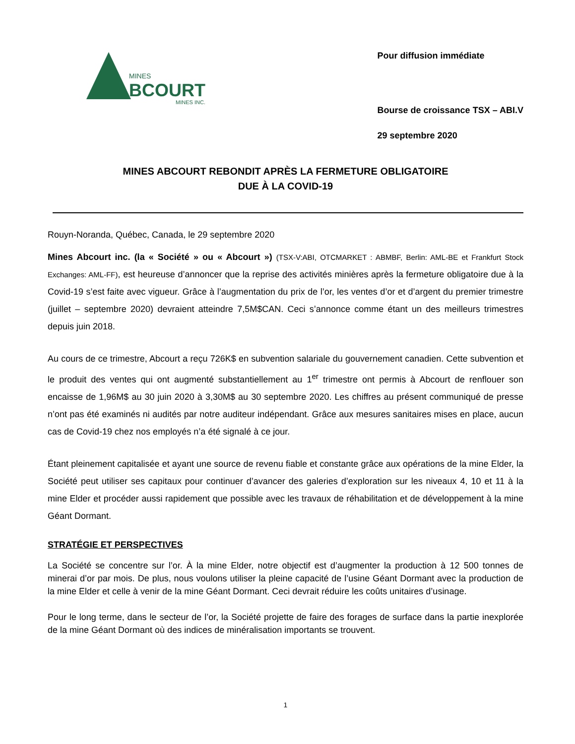MINES
BCOURT
MINES INC.
Pour diffusion immédiate
Bourse de croissance TSX – ABI.V
29 septembre 2020
MINES ABCOURT REBONDIT APRÈS LA FERMETURE OBLIGATOIRE
DUE À LA COVID-19
Rouyn-Noranda, Québec, Canada, le 29 septembre 2020
Mines Abcourt inc. (la « Société » ou « Abcourt ») (TSX-V:ABI, OTCMARKET : ABMBF, Berlin: AML-BE et Frankfurt Stock Exchanges: AML-FF), est heureuse d’annoncer que la reprise des activités minières après la fermeture obligatoire due à la Covid-19 s’est faite avec vigueur. Grâce à l’augmentation du prix de l’or, les ventes d’or et d’argent du premier trimestre (juillet – septembre 2020) devraient atteindre 7,5M$CAN. Ceci s’annonce comme étant un des meilleurs trimestres depuis juin 2018.
Au cours de ce trimestre, Abcourt a reçu 726K$ en subvention salariale du gouvernement canadien. Cette subvention et le produit des ventes qui ont augmenté substantiellement au 1<sup>er</sup> trimestre ont permis à Abcourt de renflouer son encaisse de 1,96M$ au 30 juin 2020 à 3,30M$ au 30 septembre 2020. Les chiffres au présent communiqué de presse n’ont pas été examinés ni audités par notre auditeur indépendant. Grâce aux mesures sanitaires mises en place, aucun cas de Covid-19 chez nos employés n’a été signalé à ce jour.
Étant pleinement capitalisée et ayant une source de revenu fiable et constante grâce aux opérations de la mine Elder, la Société peut utiliser ses capitaux pour continuer d’avancer des galeries d’exploration sur les niveaux 4, 10 et 11 à la mine Elder et procéder aussi rapidement que possible avec les travaux de réhabilitation et de développement à la mine Géant Dormant.
STRATÉGIE ET PERSPECTIVES
La Société se concentre sur l’or. À la mine Elder, notre objectif est d’augmenter la production à 12 500 tonnes de minerai d’or par mois. De plus, nous voulons utiliser la pleine capacité de l’usine Géant Dormant avec la production de la mine Elder et celle à venir de la mine Géant Dormant. Ceci devrait réduire les coûts unitaires d’usinage.
Pour le long terme, dans le secteur de l’or, la Société projette de faire des forages de surface dans la partie inexplorée de la mine Géant Dormant où des indices de minéralisation importants se trouvent.
1